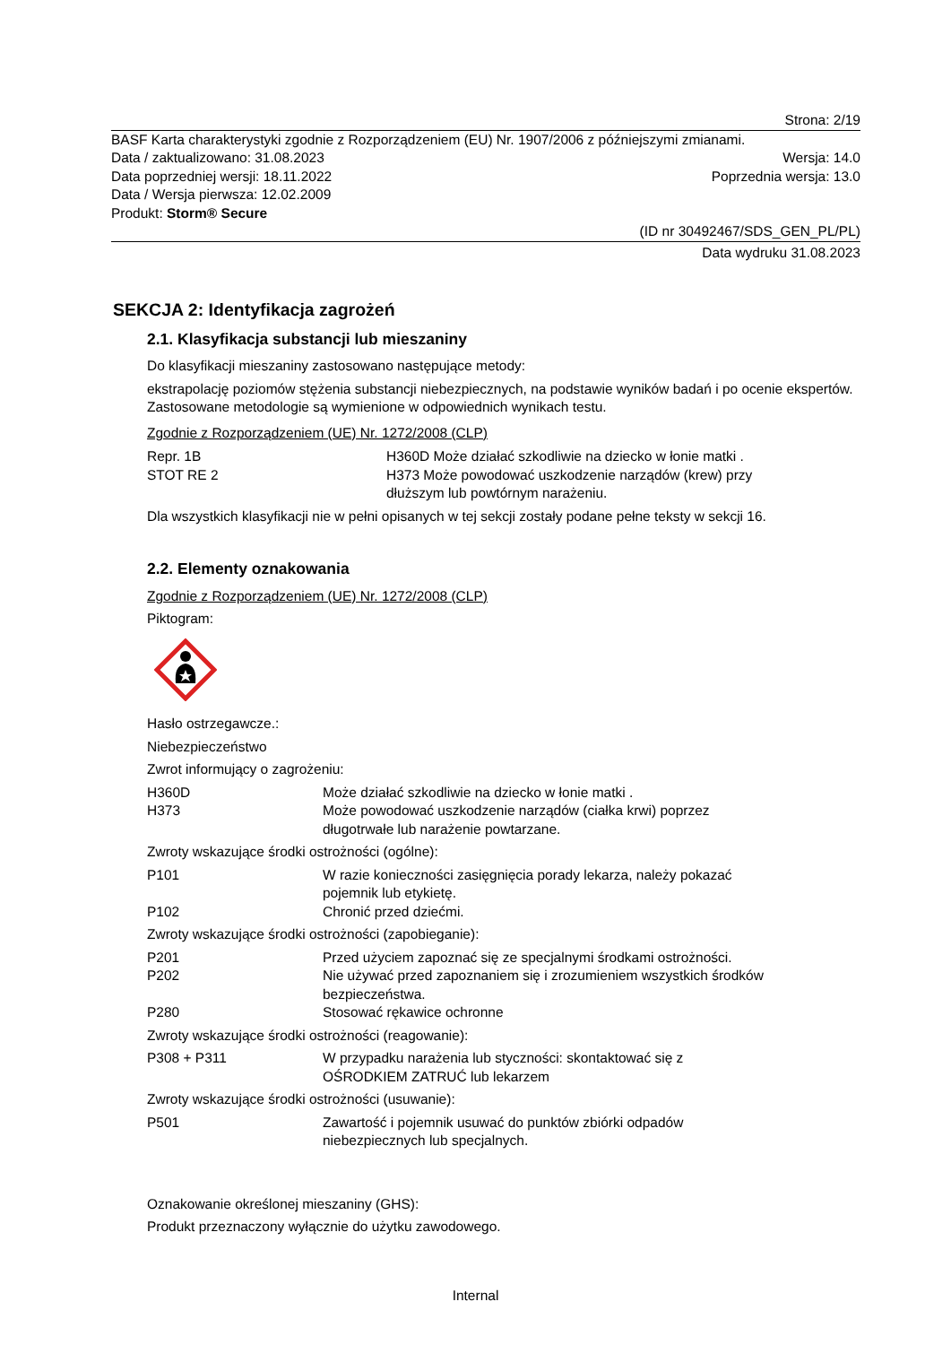Strona: 2/19
BASF Karta charakterystyki zgodnie z Rozporządzeniem (EU) Nr. 1907/2006 z późniejszymi zmianami.
Data / zaktualizowano: 31.08.2023 Wersja: 14.0
Data poprzedniej wersji: 18.11.2022 Poprzednia wersja: 13.0
Data / Wersja pierwsza: 12.02.2009
Produkt: Storm® Secure
(ID nr 30492467/SDS_GEN_PL/PL)
Data wydruku 31.08.2023
SEKCJA 2: Identyfikacja zagrożeń
2.1. Klasyfikacja substancji lub mieszaniny
Do klasyfikacji mieszaniny zastosowano następujące metody:
ekstrapolację poziomów stężenia substancji niebezpiecznych, na podstawie wyników badań i po ocenie ekspertów. Zastosowane metodologie są wymienione w odpowiednich wynikach testu.
Zgodnie z Rozporządzeniem (UE) Nr. 1272/2008 (CLP)
| Repr. 1B | H360D Może działać szkodliwie na dziecko w łonie matki . |
| STOT RE 2 | H373 Może powodować uszkodzenie narządów (krew) przy dłuższym lub powtórnym narażeniu. |
Dla wszystkich klasyfikacji nie w pełni opisanych w tej sekcji zostały podane pełne teksty w sekcji 16.
2.2. Elementy oznakowania
Zgodnie z Rozporządzeniem (UE) Nr. 1272/2008 (CLP)
Piktogram:
Hasło ostrzegawcze.:
Niebezpieczeństwo
Zwrot informujący o zagrożeniu:
| H360D | Może działać szkodliwie na dziecko w łonie matki . |
| H373 | Może powodować uszkodzenie narządów (ciałka krwi) poprzez długotrwałe lub narażenie powtarzane. |
Zwroty wskazujące środki ostrożności (ogólne):
| P101 | W razie konieczności zasięgnięcia porady lekarza, należy pokazać pojemnik lub etykietę. |
| P102 | Chronić przed dziećmi. |
Zwroty wskazujące środki ostrożności (zapobieganie):
| P201 | Przed użyciem zapoznać się ze specjalnymi środkami ostrożności. |
| P202 | Nie używać przed zapoznaniem się i zrozumieniem wszystkich środków bezpieczeństwa. |
| P280 | Stosować rękawice ochronne |
Zwroty wskazujące środki ostrożności (reagowanie):
| P308 + P311 | W przypadku narażenia lub styczności: skontaktować się z OŚRODKIEM ZATRUĆ lub lekarzem |
Zwroty wskazujące środki ostrożności (usuwanie):
| P501 | Zawartość i pojemnik usuwać do punktów zbiórki odpadów niebezpiecznych lub specjalnych. |
Oznakowanie określonej mieszaniny (GHS):
Produkt przeznaczony wyłącznie do użytku zawodowego.
Internal